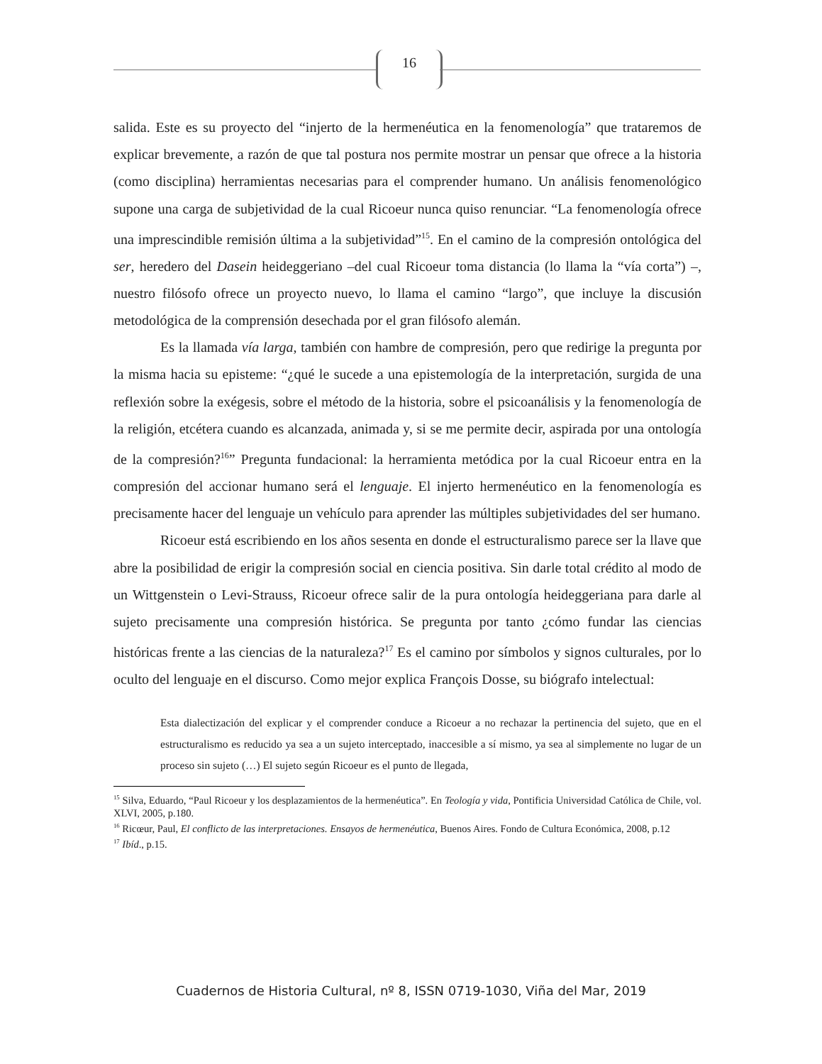16
salida. Este es su proyecto del “injerto de la hermenéutica en la fenomenología” que trataremos de explicar brevemente, a razón de que tal postura nos permite mostrar un pensar que ofrece a la historia (como disciplina) herramientas necesarias para el comprender humano. Un análisis fenomenológico supone una carga de subjetividad de la cual Ricoeur nunca quiso renunciar. “La fenomenología ofrece una imprescindible remisión última a la subjetividad”<sup>15</sup>. En el camino de la compresión ontológica del ser, heredero del Dasein heideggeriano –del cual Ricoeur toma distancia (lo llama la “vía corta”) –, nuestro filósofo ofrece un proyecto nuevo, lo llama el camino “largo”, que incluye la discusión metodológica de la comprensión desechada por el gran filósofo alemán.
Es la llamada vía larga, también con hambre de compresión, pero que redirige la pregunta por la misma hacia su episteme: “¿qué le sucede a una epistemología de la interpretación, surgida de una reflexión sobre la exégesis, sobre el método de la historia, sobre el psicoanálisis y la fenomenología de la religión, etcétera cuando es alcanzada, animada y, si se me permite decir, aspirada por una ontología de la compresión?<sup>16</sup>” Pregunta fundacional: la herramienta metódica por la cual Ricoeur entra en la compresión del accionar humano será el lenguaje. El injerto hermenéutico en la fenomenología es precisamente hacer del lenguaje un vehículo para aprender las múltiples subjetividades del ser humano.
Ricoeur está escribiendo en los años sesenta en donde el estructuralismo parece ser la llave que abre la posibilidad de erigir la compresión social en ciencia positiva. Sin darle total crédito al modo de un Wittgenstein o Levi-Strauss, Ricoeur ofrece salir de la pura ontología heideggeriana para darle al sujeto precisamente una compresión histórica. Se pregunta por tanto ¿cómo fundar las ciencias históricas frente a las ciencias de la naturaleza?<sup>17</sup> Es el camino por símbolos y signos culturales, por lo oculto del lenguaje en el discurso. Como mejor explica François Dosse, su biógrafo intelectual:
Esta dialectización del explicar y el comprender conduce a Ricoeur a no rechazar la pertinencia del sujeto, que en el estructuralismo es reducido ya sea a un sujeto interceptado, inaccesible a sí mismo, ya sea al simplemente no lugar de un proceso sin sujeto (…) El sujeto según Ricoeur es el punto de llegada,
<sup>15</sup> Silva, Eduardo, “Paul Ricoeur y los desplazamientos de la hermenéutica”. En Teología y vida, Pontificia Universidad Católica de Chile, vol. XLVI, 2005, p.180.
<sup>16</sup> Ricœur, Paul, El conflicto de las interpretaciones. Ensayos de hermenéutica, Buenos Aires. Fondo de Cultura Económica, 2008, p.12
<sup>17</sup> Ibíd., p.15.
Cuadernos de Historia Cultural, nº 8, ISSN 0719-1030, Viña del Mar, 2019